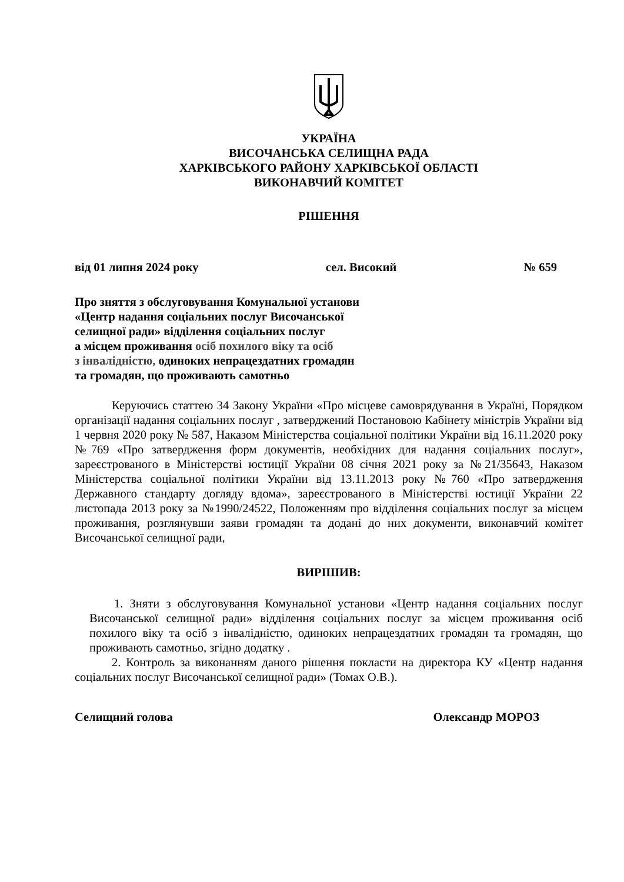УКРАЇНА
ВИСОЧАНСЬКА СЕЛИЩНА РАДА
ХАРКІВСЬКОГО РАЙОНУ ХАРКІВСЬКОЇ ОБЛАСТІ
ВИКОНАВЧИЙ КОМІТЕТ
РІШЕННЯ
від 01 липня 2024 року сел. Високий № 659
Про зняття з обслуговування Комунальної установи
«Центр надання соціальних послуг Височанської
селищної ради» відділення соціальних послуг
а місцем проживання осіб похилого віку та осіб
з інвалідністю, одиноких непрацездатних громадян
та громадян, що проживають самотньо
Керуючись статтею 34 Закону України «Про місцеве самоврядування в Україні, Порядком організації надання соціальних послуг , затверджений Постановою Кабінету міністрів України від 1 червня 2020 року № 587, Наказом Міністерства соціальної політики України від 16.11.2020 року №769 «Про затвердження форм документів, необхідних для надання соціальних послуг», зареєстрованого в Міністерстві юстиції України 08 січня 2021 року за №21/35643, Наказом Міністерства соціальної політики України від 13.11.2013 року №760 «Про затвердження Державного стандарту догляду вдома», зареєстрованого в Міністерстві юстиції України 22 листопада 2013 року за №1990/24522, Положенням про відділення соціальних послуг за місцем проживання, розглянувши заяви громадян та додані до них документи, виконавчий комітет Височанської селищної ради,
ВИРІШИВ:
1. Зняти з обслуговування Комунальної установи «Центр надання соціальних послуг Височанської селищної ради» відділення соціальних послуг за місцем проживання осіб похилого віку та осіб з інвалідністю, одиноких непрацездатних громадян та громадян, що проживають самотньо, згідно додатку .
2. Контроль за виконанням даного рішення покласти на директора КУ «Центр надання соціальних послуг Височанської селищної ради» (Томах О.В.).
Селищний голова Олександр МОРОЗ